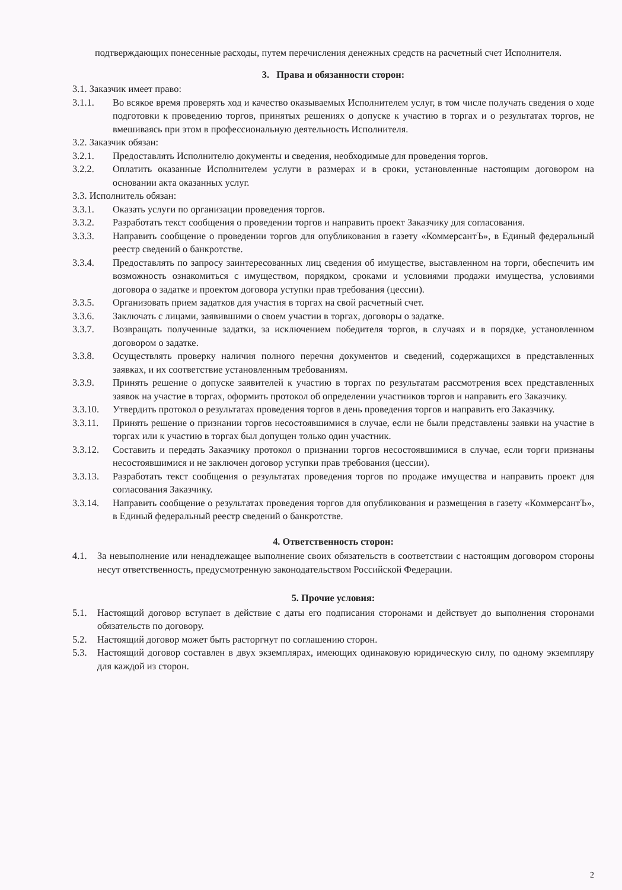подтверждающих понесенные расходы, путем перечисления денежных средств на расчетный счет Исполнителя.
3. Права и обязанности сторон:
3.1. Заказчик имеет право:
3.1.1. Во всякое время проверять ход и качество оказываемых Исполнителем услуг, в том числе получать сведения о ходе подготовки к проведению торгов, принятых решениях о допуске к участию в торгах и о результатах торгов, не вмешиваясь при этом в профессиональную деятельность Исполнителя.
3.2. Заказчик обязан:
3.2.1. Предоставлять Исполнителю документы и сведения, необходимые для проведения торгов.
3.2.2. Оплатить оказанные Исполнителем услуги в размерах и в сроки, установленные настоящим договором на основании акта оказанных услуг.
3.3. Исполнитель обязан:
3.3.1. Оказать услуги по организации проведения торгов.
3.3.2. Разработать текст сообщения о проведении торгов и направить проект Заказчику для согласования.
3.3.3. Направить сообщение о проведении торгов для опубликования в газету «КоммерсантЪ», в Единый федеральный реестр сведений о банкротстве.
3.3.4. Предоставлять по запросу заинтересованных лиц сведения об имуществе, выставленном на торги, обеспечить им возможность ознакомиться с имуществом, порядком, сроками и условиями продажи имущества, условиями договора о задатке и проектом договора уступки прав требования (цессии).
3.3.5. Организовать прием задатков для участия в торгах на свой расчетный счет.
3.3.6. Заключать с лицами, заявившими о своем участии в торгах, договоры о задатке.
3.3.7. Возвращать полученные задатки, за исключением победителя торгов, в случаях и в порядке, установленном договором о задатке.
3.3.8. Осуществлять проверку наличия полного перечня документов и сведений, содержащихся в представленных заявках, и их соответствие установленным требованиям.
3.3.9. Принять решение о допуске заявителей к участию в торгах по результатам рассмотрения всех представленных заявок на участие в торгах, оформить протокол об определении участников торгов и направить его Заказчику.
3.3.10. Утвердить протокол о результатах проведения торгов в день проведения торгов и направить его Заказчику.
3.3.11. Принять решение о признании торгов несостоявшимися в случае, если не были представлены заявки на участие в торгах или к участию в торгах был допущен только один участник.
3.3.12. Составить и передать Заказчику протокол о признании торгов несостоявшимися в случае, если торги признаны несостоявшимися и не заключен договор уступки прав требования (цессии).
3.3.13. Разработать текст сообщения о результатах проведения торгов по продаже имущества и направить проект для согласования Заказчику.
3.3.14. Направить сообщение о результатах проведения торгов для опубликования и размещения в газету «КоммерсантЪ», в Единый федеральный реестр сведений о банкротстве.
4. Ответственность сторон:
4.1. За невыполнение или ненадлежащее выполнение своих обязательств в соответствии с настоящим договором стороны несут ответственность, предусмотренную законодательством Российской Федерации.
5. Прочие условия:
5.1. Настоящий договор вступает в действие с даты его подписания сторонами и действует до выполнения сторонами обязательств по договору.
5.2. Настоящий договор может быть расторгнут по соглашению сторон.
5.3. Настоящий договор составлен в двух экземплярах, имеющих одинаковую юридическую силу, по одному экземпляру для каждой из сторон.
2